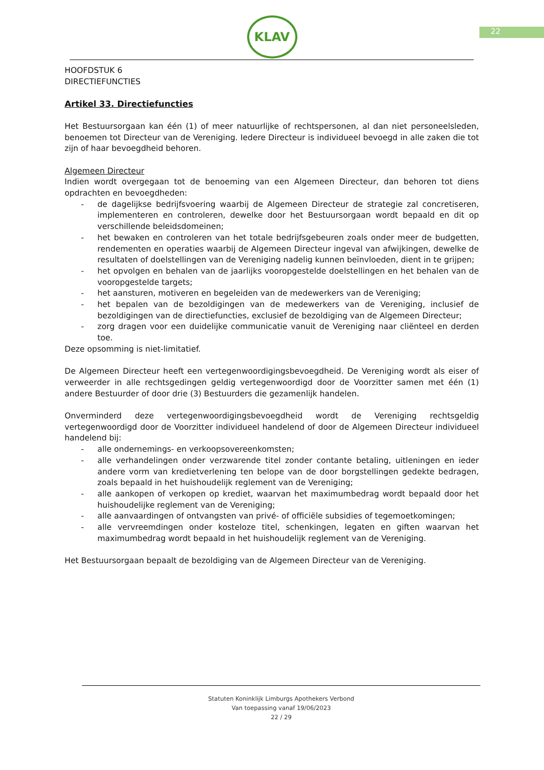22
KLAV
HOOFDSTUK 6
DIRECTIEFUNCTIES
Artikel 33. Directiefuncties
Het Bestuursorgaan kan één (1) of meer natuurlijke of rechtspersonen, al dan niet personeelsleden, benoemen tot Directeur van de Vereniging. Iedere Directeur is individueel bevoegd in alle zaken die tot zijn of haar bevoegdheid behoren.
Algemeen Directeur
Indien wordt overgegaan tot de benoeming van een Algemeen Directeur, dan behoren tot diens opdrachten en bevoegdheden:
- de dagelijkse bedrijfsvoering waarbij de Algemeen Directeur de strategie zal concretiseren, implementeren en controleren, dewelke door het Bestuursorgaan wordt bepaald en dit op verschillende beleidsdomeinen;
- het bewaken en controleren van het totale bedrijfsgebeuren zoals onder meer de budgetten, rendementen en operaties waarbij de Algemeen Directeur ingeval van afwijkingen, dewelke de resultaten of doelstellingen van de Vereniging nadelig kunnen beïnvloeden, dient in te grijpen;
- het opvolgen en behalen van de jaarlijks vooropgestelde doelstellingen en het behalen van de vooropgestelde targets;
- het aansturen, motiveren en begeleiden van de medewerkers van de Vereniging;
- het bepalen van de bezoldigingen van de medewerkers van de Vereniging, inclusief de bezoldigingen van de directiefuncties, exclusief de bezoldiging van de Algemeen Directeur;
- zorg dragen voor een duidelijke communicatie vanuit de Vereniging naar cliënteel en derden toe.
Deze opsomming is niet-limitatief.
De Algemeen Directeur heeft een vertegenwoordigingsbevoegdheid. De Vereniging wordt als eiser of verweerder in alle rechtsgedingen geldig vertegenwoordigd door de Voorzitter samen met één (1) andere Bestuurder of door drie (3) Bestuurders die gezamenlijk handelen.
Onverminderd deze vertegenwoordigingsbevoegdheid wordt de Vereniging rechtsgeldig vertegenwoordigd door de Voorzitter individueel handelend of door de Algemeen Directeur individueel handelend bij:
- alle ondernemings- en verkoopsovereenkomsten;
- alle verhandelingen onder verzwarende titel zonder contante betaling, uitleningen en ieder andere vorm van kredietverlening ten belope van de door borgstellingen gedekte bedragen, zoals bepaald in het huishoudelijk reglement van de Vereniging;
- alle aankopen of verkopen op krediet, waarvan het maximumbedrag wordt bepaald door het huishoudelijke reglement van de Vereniging;
- alle aanvaardingen of ontvangsten van privé- of officiële subsidies of tegemoetkomingen;
- alle vervreemdingen onder kosteloze titel, schenkingen, legaten en giften waarvan het maximumbedrag wordt bepaald in het huishoudelijk reglement van de Vereniging.
Het Bestuursorgaan bepaalt de bezoldiging van de Algemeen Directeur van de Vereniging.
Statuten Koninklijk Limburgs Apothekers Verbond
Van toepassing vanaf 19/06/2023
22 / 29